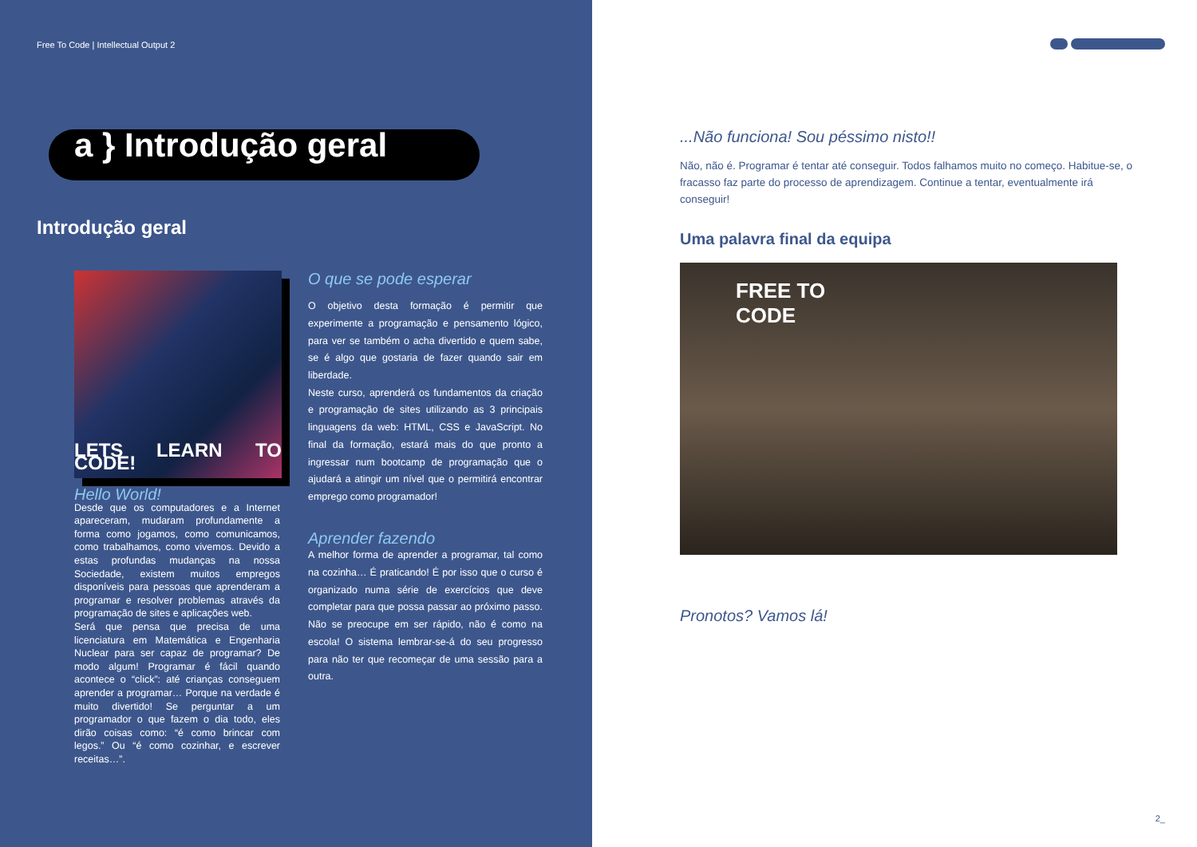Free To Code | Intellectual Output 2
a } Introdução geral
Introdução geral
LETS LEARN TO CODE!
Hello World!
Desde que os computadores e a Internet apareceram, mudaram profundamente a forma como jogamos, como comunicamos, como trabalhamos, como vivemos. Devido a estas profundas mudanças na nossa Sociedade, existem muitos empregos disponíveis para pessoas que aprenderam a programar e resolver problemas através da programação de sites e aplicações web.
Será que pensa que precisa de uma licenciatura em Matemática e Engenharia Nuclear para ser capaz de programar? De modo algum! Programar é fácil quando acontece o “click”: até crianças conseguem aprender a programar… Porque na verdade é muito divertido! Se perguntar a um programador o que fazem o dia todo, eles dirão coisas como: “é como brincar com legos.” Ou “é como cozinhar, e escrever receitas…”.
O que se pode esperar
O objetivo desta formação é permitir que experimente a programação e pensamento lógico, para ver se também o acha divertido e quem sabe, se é algo que gostaria de fazer quando sair em liberdade.
Neste curso, aprenderá os fundamentos da criação e programação de sites utilizando as 3 principais linguagens da web: HTML, CSS e JavaScript. No final da formação, estará mais do que pronto a ingressar num bootcamp de programação que o ajudará a atingir um nível que o permitirá encontrar emprego como programador!
Aprender fazendo
A melhor forma de aprender a programar, tal como na cozinha… É praticando! É por isso que o curso é organizado numa série de exercícios que deve completar para que possa passar ao próximo passo. Não se preocupe em ser rápido, não é como na escola! O sistema lembrar-se-á do seu progresso para não ter que recomeçar de uma sessão para a outra.
...Não funciona! Sou péssimo nisto!!
Não, não é. Programar é tentar até conseguir. Todos falhamos muito no começo. Habitue-se, o fracasso faz parte do processo de aprendizagem. Continue a tentar, eventualmente irá conseguir!
Uma palavra final da equipa
FREE TO
CODE
Pronotos? Vamos lá!
2_